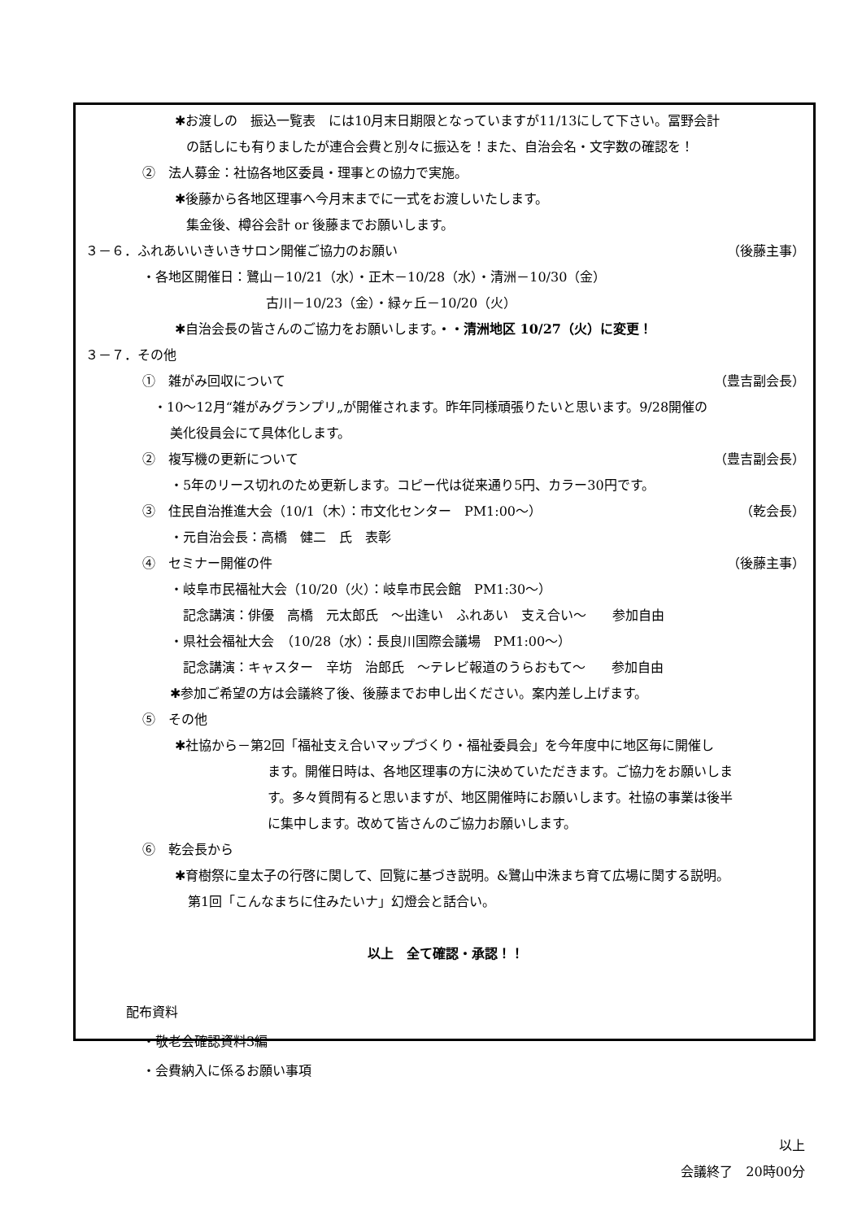✱お渡しの　振込一覧表　には10月末日期限となっていますが11/13にして下さい。冨野会計
の話しにも有りましたが連合会費と別々に振込を！また、自治会名・文字数の確認を！
②　法人募金：社協各地区委員・理事との協力で実施。
✱後藤から各地区理事へ今月末までに一式をお渡しいたします。
集金後、樽谷会計 or 後藤までお願いします。
３－６．ふれあいいきいきサロン開催ご協力のお願い （後藤主事）
・各地区開催日：鷺山－10/21（水）・正木－10/28（水）・清洲－10/30（金）
古川－10/23（金）・緑ヶ丘－10/20（火）
✱自治会長の皆さんのご協力をお願いします。・・清洲地区 10/27（火）に変更！
３－７．その他
①　雑がみ回収について （豊吉副会長）
・10～12月“雑がみグランプリ„が開催されます。昨年同様頑張りたいと思います。9/28開催の
美化役員会にて具体化します。
②　複写機の更新について （豊吉副会長）
・5年のリース切れのため更新します。コピー代は従来通り5円、カラー30円です。
③　住民自治推進大会（10/1（木）：市文化センター　PM1:00～） （乾会長）
・元自治会長：高橋　健二　氏　表彰
④　セミナー開催の件 （後藤主事）
・岐阜市民福祉大会（10/20（火）：岐阜市民会館　PM1:30～）
記念講演：俳優　高橋　元太郎氏　～出逢い　ふれあい　支え合い～　　参加自由
・県社会福祉大会　（10/28（水）：長良川国際会議場　PM1:00～）
記念講演：キャスター　辛坊　治郎氏　～テレビ報道のうらおもて～　　参加自由
✱参加ご希望の方は会議終了後、後藤までお申し出ください。案内差し上げます。
⑤　その他
✱社協から－第2回「福祉支え合いマップづくり・福祉委員会」を今年度中に地区毎に開催し
ます。開催日時は、各地区理事の方に決めていただきます。ご協力をお願いしま
す。多々質問有ると思いますが、地区開催時にお願いします。社協の事業は後半
に集中します。改めて皆さんのご協力お願いします。
⑥　乾会長から
✱育樹祭に皇太子の行啓に関して、回覧に基づき説明。&鷺山中洙まち育て広場に関する説明。
第1回「こんなまちに住みたいナ」幻燈会と話合い。
以上　全て確認・承認！！
配布資料
・敬老会確認資料3編
・会費納入に係るお願い事項
以上
会議終了　20時00分